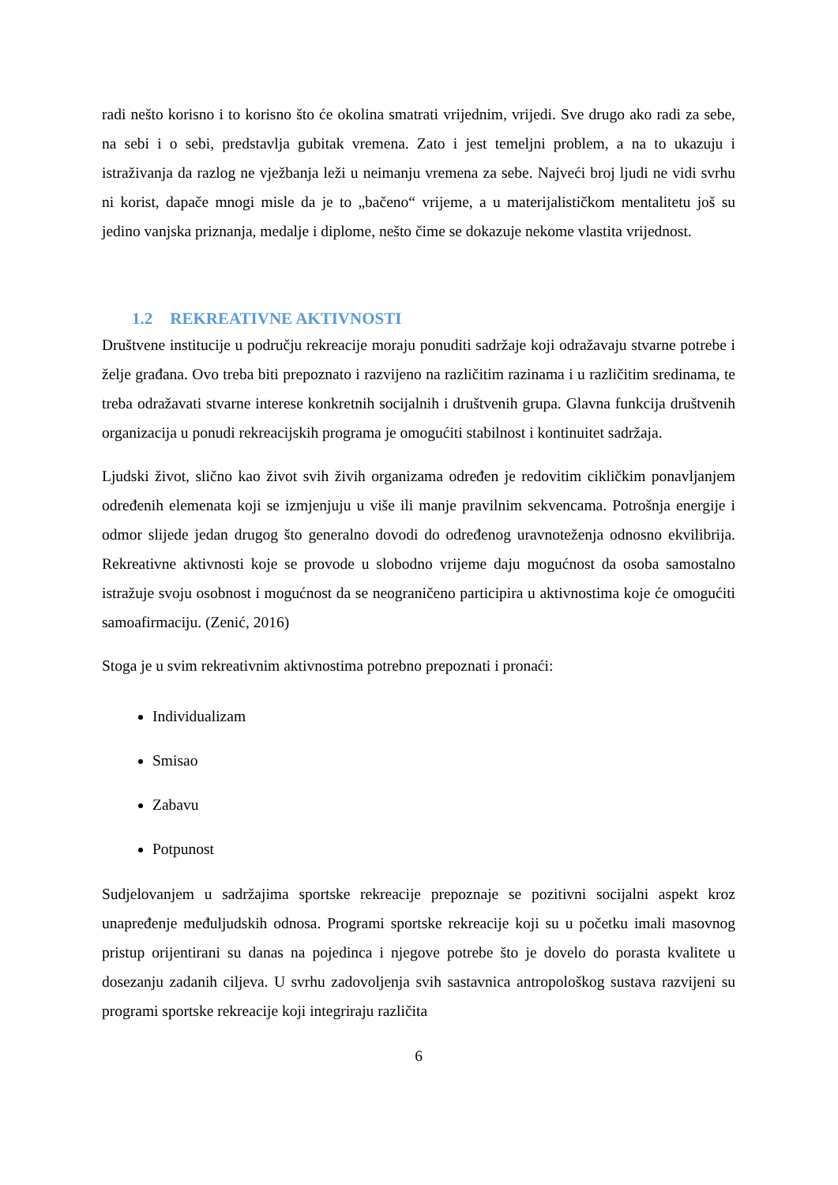radi nešto korisno i to korisno što će okolina smatrati vrijednim, vrijedi. Sve drugo ako radi za sebe, na sebi i o sebi, predstavlja gubitak vremena. Zato i jest temeljni problem, a na to ukazuju i istraživanja da razlog ne vježbanja leži u neimanju vremena za sebe. Najveći broj ljudi ne vidi svrhu ni korist, dapače mnogi misle da je to „bačeno“ vrijeme, a u materijalističkom mentalitetu još su jedino vanjska priznanja, medalje i diplome, nešto čime se dokazuje nekome vlastita vrijednost.
1.2 REKREATIVNE AKTIVNOSTI
Društvene institucije u području rekreacije moraju ponuditi sadržaje koji odražavaju stvarne potrebe i želje građana. Ovo treba biti prepoznato i razvijeno na različitim razinama i u različitim sredinama, te treba odražavati stvarne interese konkretnih socijalnih i društvenih grupa. Glavna funkcija društvenih organizacija u ponudi rekreacijskih programa je omogućiti stabilnost i kontinuitet sadržaja.
Ljudski život, slično kao život svih živih organizama određen je redovitim cikličkim ponavljanjem određenih elemenata koji se izmjenjuju u više ili manje pravilnim sekvencama. Potrošnja energije i odmor slijede jedan drugog što generalno dovodi do određenog uravnoteženja odnosno ekvilibrija. Rekreativne aktivnosti koje se provode u slobodno vrijeme daju mogućnost da osoba samostalno istražuje svoju osobnost i mogućnost da se neograničeno participira u aktivnostima koje će omogućiti samoafirmaciju. (Zenić, 2016)
Stoga je u svim rekreativnim aktivnostima potrebno prepoznati i pronaći:
Individualizam
Smisao
Zabavu
Potpunost
Sudjelovanjem u sadržajima sportske rekreacije prepoznaje se pozitivni socijalni aspekt kroz unapređenje međuljudskih odnosa. Programi sportske rekreacije koji su u početku imali masovnog pristup orijentirani su danas na pojedinca i njegove potrebe što je dovelo do porasta kvalitete u dosezanju zadanih ciljeva. U svrhu zadovoljenja svih sastavnica antropološkog sustava razvijeni su programi sportske rekreacije koji integriraju različita
6